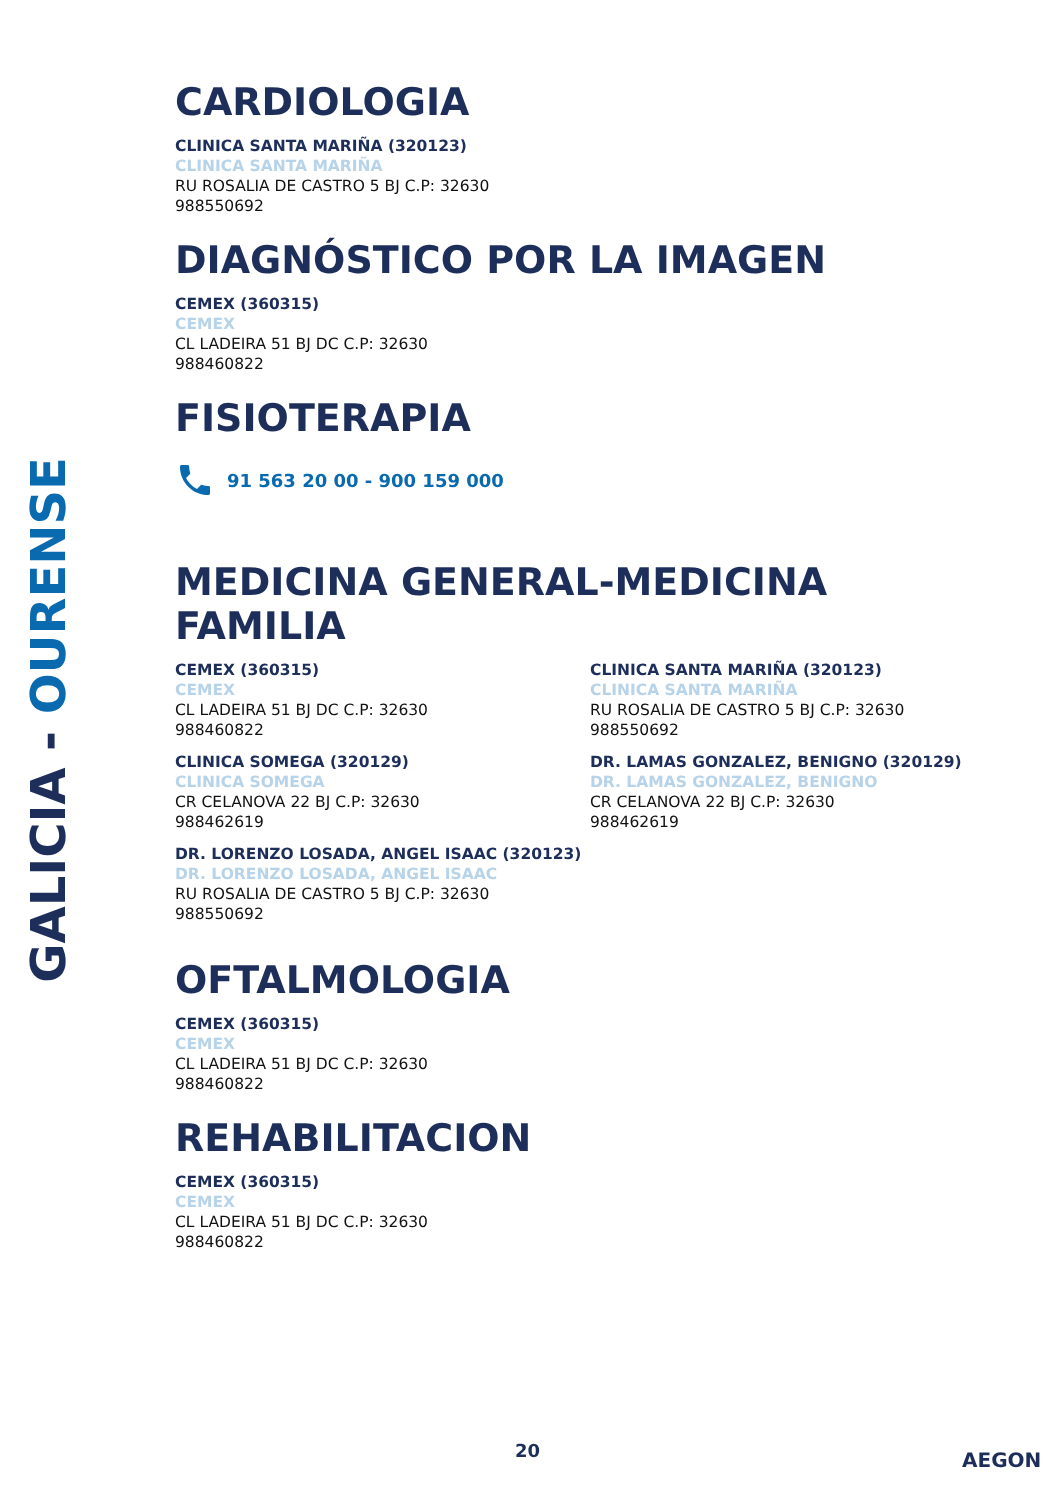GALICIA - OURENSE
CARDIOLOGIA
CLINICA SANTA MARIÑA (320123)
CLINICA SANTA MARIÑA
RU ROSALIA DE CASTRO 5 BJ C.P: 32630
988550692
DIAGNÓSTICO POR LA IMAGEN
CEMEX (360315)
CEMEX
CL LADEIRA 51 BJ DC C.P: 32630
988460822
FISIOTERAPIA
91 563 20 00 - 900 159 000
MEDICINA GENERAL-MEDICINA FAMILIA
CEMEX (360315)
CEMEX
CL LADEIRA 51 BJ DC C.P: 32630
988460822
CLINICA SOMEGA (320129)
CLINICA SOMEGA
CR CELANOVA 22 BJ C.P: 32630
988462619
DR. LORENZO LOSADA, ANGEL ISAAC (320123)
DR. LORENZO LOSADA, ANGEL ISAAC
RU ROSALIA DE CASTRO 5 BJ C.P: 32630
988550692
CLINICA SANTA MARIÑA (320123)
CLINICA SANTA MARIÑA
RU ROSALIA DE CASTRO 5 BJ C.P: 32630
988550692
DR. LAMAS GONZALEZ, BENIGNO (320129)
DR. LAMAS GONZALEZ, BENIGNO
CR CELANOVA 22 BJ C.P: 32630
988462619
OFTALMOLOGIA
CEMEX (360315)
CEMEX
CL LADEIRA 51 BJ DC C.P: 32630
988460822
REHABILITACION
CEMEX (360315)
CEMEX
CL LADEIRA 51 BJ DC C.P: 32630
988460822
20 AEGON